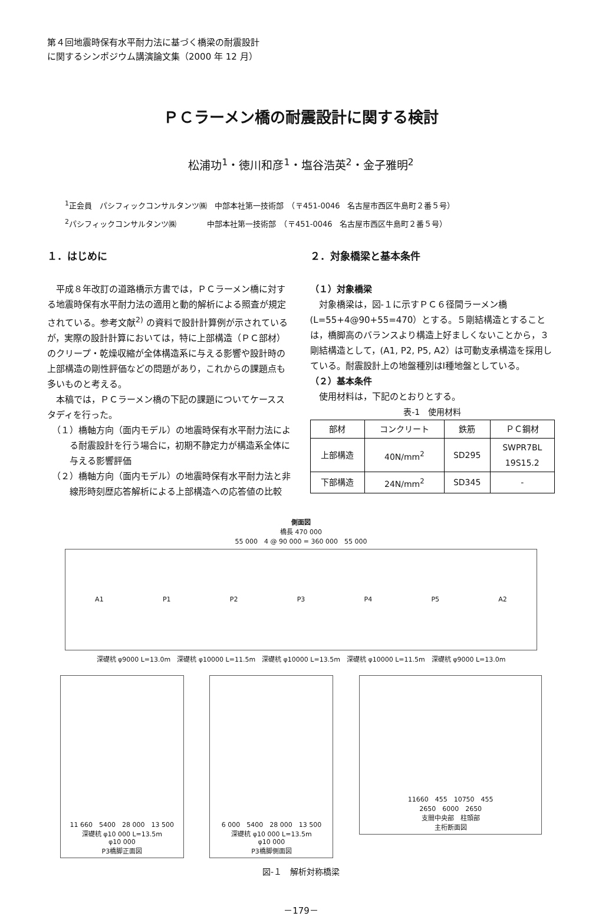第４回地震時保有水平耐力法に基づく橋梁の耐震設計
に関するシンポジウム講演論文集（2000 年 12 月）
ＰＣラーメン橋の耐震設計に関する検討
松浦功<sup>1</sup>・徳川和彦<sup>1</sup>・塩谷浩英<sup>2</sup>・金子雅明<sup>2</sup>
<sup>1</sup> 正会員　パシフィックコンサルタンツ㈱　中部本社第一技術部　（〒451-0046　名古屋市西区牛島町２番５号）
<sup>2</sup> パシフィックコンサルタンツ㈱　　　　中部本社第一技術部　（〒451-0046　名古屋市西区牛島町２番５号）
１．はじめに
平成８年改訂の道路橋示方書では，ＰＣラーメン橋に対する地震時保有水平耐力法の適用と動的解析による照査が規定されている。参考文献<sup>2)</sup> の資料で設計計算例が示されているが，実際の設計計算においては，特に上部構造（ＰＣ部材）のクリープ・乾燥収縮が全体構造系に与える影響や設計時の上部構造の剛性評価などの問題があり，これからの課題点も多いものと考える。
本稿では，ＰＣラーメン橋の下記の課題についてケーススタディを行った。
（１）橋軸方向（面内モデル）の地震時保有水平耐力法による耐震設計を行う場合に，初期不静定力が構造系全体に与える影響評価
（２）橋軸方向（面内モデル）の地震時保有水平耐力法と非線形時刻歴応答解析による上部構造への応答値の比較
２．対象橋梁と基本条件
（１）対象橋梁
対象橋梁は，図-１に示すＰＣ６径間ラーメン橋(L=55+4@90+55=470）とする。５剛結構造とすることは，橋脚高のバランスより構造上好ましくないことから，３剛結構造として，(A1, P2, P5, A2）は可動支承構造を採用している。耐震設計上の地盤種別はⅠ種地盤としている。
（２）基本条件
使用材料は，下記のとおりとする。
表-1　使用材料
| 部材 | コンクリート | 鉄筋 | ＰＣ鋼材 |
| --- | --- | --- | --- |
| 上部構造 | 40N/mm<sup>2</sup> | SD295 | SWPR7BL 19S15.2 |
| 下部構造 | 24N/mm<sup>2</sup> | SD345 | - |
側面図
橋長 470 000
55 000　4 @ 90 000 = 360 000　55 000
A1 P1 P2 P3 P4 P5 A2
深礎杭 φ9000 L=13.0m　深礎杭 φ10000 L=11.5m　深礎杭 φ10000 L=13.5m　深礎杭 φ10000 L=11.5m　深礎杭 φ9000 L=13.0m
11 660　5400　28 000　13 500
深礎杭 φ10 000 L=13.5m
φ10 000
P3橋脚正面図
6 000　5400　28 000　13 500
深礎杭 φ10 000 L=13.5m
φ10 000
P3橋脚側面図
11660　455　10750　455
2650　6000　2650
支間中央部　柱頭部
主桁断面図
図-１　解析対称橋梁
－179－